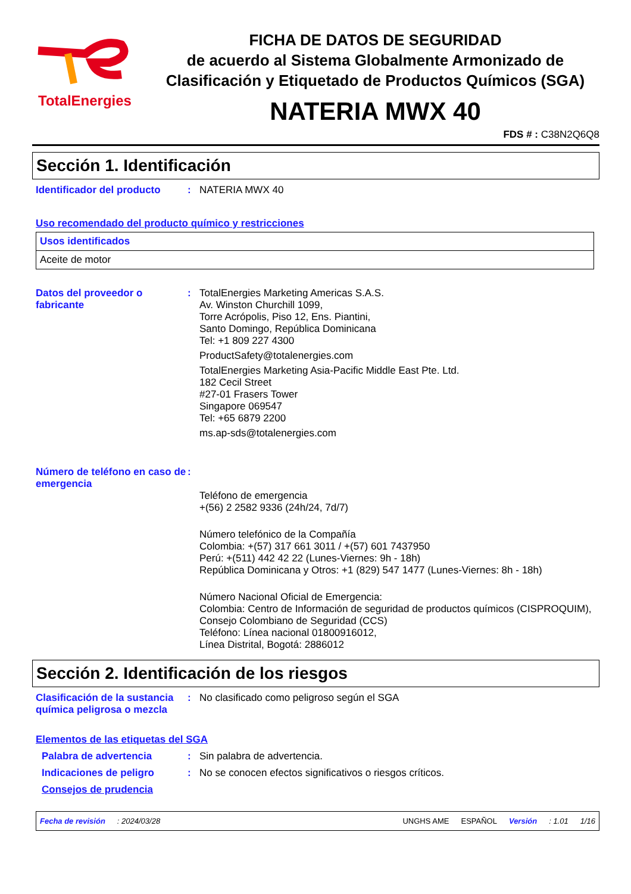TotalEnergies
FICHA DE DATOS DE SEGURIDAD
de acuerdo al Sistema Globalmente Armonizado de Clasificación y Etiquetado de Productos Químicos (SGA)
NATERIA MWX 40
FDS # : C38N2Q6Q8
Sección 1. Identificación
Identificador del producto
: NATERIA MWX 40
Uso recomendado del producto químico y restricciones
| Usos identificados |
| Aceite de motor |
Datos del proveedor o fabricante
: TotalEnergies Marketing Americas S.A.S.
Av. Winston Churchill 1099,
Torre Acrópolis, Piso 12, Ens. Piantini,
Santo Domingo, República Dominicana
Tel: +1 809 227 4300
ProductSafety@totalenergies.com
TotalEnergies Marketing Asia-Pacific Middle East Pte. Ltd.
182 Cecil Street
#27-01 Frasers Tower
Singapore 069547
Tel: +65 6879 2200
ms.ap-sds@totalenergies.com
Número de teléfono en caso de emergencia
:
Teléfono de emergencia
+(56) 2 2582 9336 (24h/24, 7d/7)
Número telefónico de la Compañía
Colombia: +(57) 317 661 3011 / +(57) 601 7437950
Perú: +(511) 442 42 22 (Lunes-Viernes: 9h - 18h)
República Dominicana y Otros: +1 (829) 547 1477 (Lunes-Viernes: 8h - 18h)
Número Nacional Oficial de Emergencia:
Colombia: Centro de Información de seguridad de productos químicos (CISPROQUIM),
Consejo Colombiano de Seguridad (CCS)
Teléfono: Línea nacional 01800916012,
Línea Distrital, Bogotá: 2886012
Sección 2. Identificación de los riesgos
Clasificación de la sustancia química peligrosa o mezcla
: No clasificado como peligroso según el SGA
Elementos de las etiquetas del SGA
Palabra de advertencia : Sin palabra de advertencia.
Indicaciones de peligro : No se conocen efectos significativos o riesgos críticos.
Consejos de prudencia
Fecha de revisión: 2024/03/28 UNGHS AME ESPAÑOL Versión: 1.01 1/16